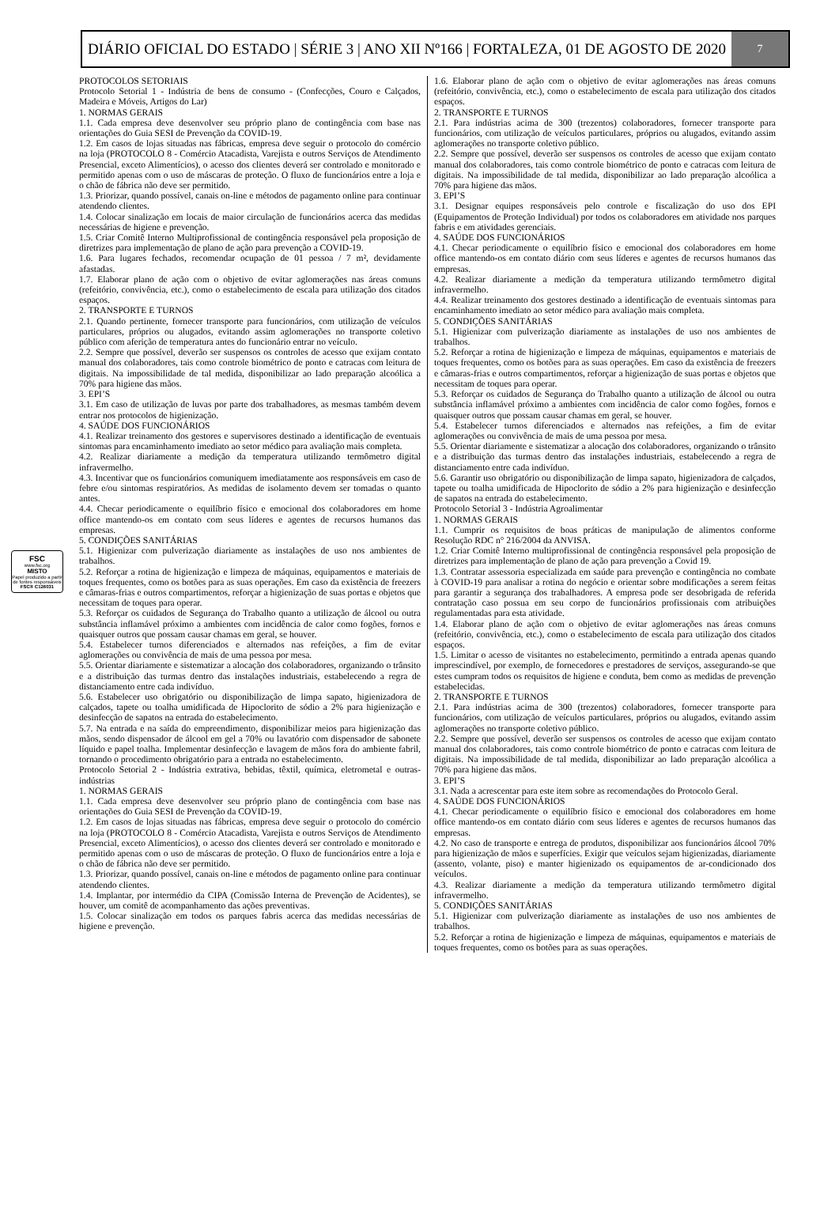DIÁRIO OFICIAL DO ESTADO | SÉRIE 3 | ANO XII Nº166 | FORTALEZA, 01 DE AGOSTO DE 2020
7
FSC
www.fsc.org
MISTO
Papel produzido a partir de fontes responsáveis
FSC® C126031
PROTOCOLOS SETORIAIS
Protocolo Setorial 1 - Indústria de bens de consumo - (Confecções, Couro e Calçados, Madeira e Móveis, Artigos do Lar)
1. NORMAS GERAIS
1.1. Cada empresa deve desenvolver seu próprio plano de contingência com base nas orientações do Guia SESI de Prevenção da COVID-19.
1.2. Em casos de lojas situadas nas fábricas, empresa deve seguir o protocolo do comércio na loja (PROTOCOLO 8 - Comércio Atacadista, Varejista e outros Serviços de Atendimento Presencial, exceto Alimentícios), o acesso dos clientes deverá ser controlado e monitorado e permitido apenas com o uso de máscaras de proteção. O fluxo de funcionários entre a loja e o chão de fábrica não deve ser permitido.
1.3. Priorizar, quando possível, canais on-line e métodos de pagamento online para continuar atendendo clientes.
1.4. Colocar sinalização em locais de maior circulação de funcionários acerca das medidas necessárias de higiene e prevenção.
1.5. Criar Comitê Interno Multiprofissional de contingência responsável pela proposição de diretrizes para implementação de plano de ação para prevenção a COVID-19.
1.6. Para lugares fechados, recomendar ocupação de 01 pessoa / 7 m², devidamente afastadas.
1.7. Elaborar plano de ação com o objetivo de evitar aglomerações nas áreas comuns (refeitório, convivência, etc.), como o estabelecimento de escala para utilização dos citados espaços.
2. TRANSPORTE E TURNOS
2.1. Quando pertinente, fornecer transporte para funcionários, com utilização de veículos particulares, próprios ou alugados, evitando assim aglomerações no transporte coletivo público com aferição de temperatura antes do funcionário entrar no veículo.
2.2. Sempre que possível, deverão ser suspensos os controles de acesso que exijam contato manual dos colaboradores, tais como controle biométrico de ponto e catracas com leitura de digitais. Na impossibilidade de tal medida, disponibilizar ao lado preparação alcoólica a 70% para higiene das mãos.
3. EPI’S
3.1. Em caso de utilização de luvas por parte dos trabalhadores, as mesmas também devem entrar nos protocolos de higienização.
4. SAÚDE DOS FUNCIONÁRIOS
4.1. Realizar treinamento dos gestores e supervisores destinado a identificação de eventuais sintomas para encaminhamento imediato ao setor médico para avaliação mais completa.
4.2. Realizar diariamente a medição da temperatura utilizando termômetro digital infravermelho.
4.3. Incentivar que os funcionários comuniquem imediatamente aos responsáveis em caso de febre e/ou sintomas respiratórios. As medidas de isolamento devem ser tomadas o quanto antes.
4.4. Checar periodicamente o equilíbrio físico e emocional dos colaboradores em home office mantendo-os em contato com seus líderes e agentes de recursos humanos das empresas.
5. CONDIÇÕES SANITÁRIAS
5.1. Higienizar com pulverização diariamente as instalações de uso nos ambientes de trabalhos.
5.2. Reforçar a rotina de higienização e limpeza de máquinas, equipamentos e materiais de toques frequentes, como os botões para as suas operações. Em caso da existência de freezers e câmaras-frias e outros compartimentos, reforçar a higienização de suas portas e objetos que necessitam de toques para operar.
5.3. Reforçar os cuidados de Segurança do Trabalho quanto a utilização de álcool ou outra substância inflamável próximo a ambientes com incidência de calor como fogões, fornos e quaisquer outros que possam causar chamas em geral, se houver.
5.4. Estabelecer turnos diferenciados e alternados nas refeições, a fim de evitar aglomerações ou convivência de mais de uma pessoa por mesa.
5.5. Orientar diariamente e sistematizar a alocação dos colaboradores, organizando o trânsito e a distribuição das turmas dentro das instalações industriais, estabelecendo a regra de distanciamento entre cada indivíduo.
5.6. Estabelecer uso obrigatório ou disponibilização de limpa sapato, higienizadora de calçados, tapete ou toalha umidificada de Hipoclorito de sódio a 2% para higienização e desinfecção de sapatos na entrada do estabelecimento.
5.7. Na entrada e na saída do empreendimento, disponibilizar meios para higienização das mãos, sendo dispensador de álcool em gel a 70% ou lavatório com dispensador de sabonete líquido e papel toalha. Implementar desinfecção e lavagem de mãos fora do ambiente fabril, tornando o procedimento obrigatório para a entrada no estabelecimento.
Protocolo Setorial 2 - Indústria extrativa, bebidas, têxtil, química, eletrometal e outras- indústrias
1. NORMAS GERAIS
1.1. Cada empresa deve desenvolver seu próprio plano de contingência com base nas orientações do Guia SESI de Prevenção da COVID-19.
1.2. Em casos de lojas situadas nas fábricas, empresa deve seguir o protocolo do comércio na loja (PROTOCOLO 8 - Comércio Atacadista, Varejista e outros Serviços de Atendimento Presencial, exceto Alimentícios), o acesso dos clientes deverá ser controlado e monitorado e permitido apenas com o uso de máscaras de proteção. O fluxo de funcionários entre a loja e o chão de fábrica não deve ser permitido.
1.3. Priorizar, quando possível, canais on-line e métodos de pagamento online para continuar atendendo clientes.
1.4. Implantar, por intermédio da CIPA (Comissão Interna de Prevenção de Acidentes), se houver, um comitê de acompanhamento das ações preventivas.
1.5. Colocar sinalização em todos os parques fabris acerca das medidas necessárias de higiene e prevenção.
1.6. Elaborar plano de ação com o objetivo de evitar aglomerações nas áreas comuns (refeitório, convivência, etc.), como o estabelecimento de escala para utilização dos citados espaços.
2. TRANSPORTE E TURNOS
2.1. Para indústrias acima de 300 (trezentos) colaboradores, fornecer transporte para funcionários, com utilização de veículos particulares, próprios ou alugados, evitando assim aglomerações no transporte coletivo público.
2.2. Sempre que possível, deverão ser suspensos os controles de acesso que exijam contato manual dos colaboradores, tais como controle biométrico de ponto e catracas com leitura de digitais. Na impossibilidade de tal medida, disponibilizar ao lado preparação alcoólica a 70% para higiene das mãos.
3. EPI’S
3.1. Designar equipes responsáveis pelo controle e fiscalização do uso dos EPI (Equipamentos de Proteção Individual) por todos os colaboradores em atividade nos parques fabris e em atividades gerenciais.
4. SAÚDE DOS FUNCIONÁRIOS
4.1. Checar periodicamente o equilíbrio físico e emocional dos colaboradores em home office mantendo-os em contato diário com seus líderes e agentes de recursos humanos das empresas.
4.2. Realizar diariamente a medição da temperatura utilizando termômetro digital infravermelho.
4.4. Realizar treinamento dos gestores destinado a identificação de eventuais sintomas para encaminhamento imediato ao setor médico para avaliação mais completa.
5. CONDIÇÕES SANITÁRIAS
5.1. Higienizar com pulverização diariamente as instalações de uso nos ambientes de trabalhos.
5.2. Reforçar a rotina de higienização e limpeza de máquinas, equipamentos e materiais de toques frequentes, como os botões para as suas operações. Em caso da existência de freezers e câmaras-frias e outros compartimentos, reforçar a higienização de suas portas e objetos que necessitam de toques para operar.
5.3. Reforçar os cuidados de Segurança do Trabalho quanto a utilização de álcool ou outra substância inflamável próximo a ambientes com incidência de calor como fogões, fornos e quaisquer outros que possam causar chamas em geral, se houver.
5.4. Estabelecer turnos diferenciados e alternados nas refeições, a fim de evitar aglomerações ou convivência de mais de uma pessoa por mesa.
5.5. Orientar diariamente e sistematizar a alocação dos colaboradores, organizando o trânsito e a distribuição das turmas dentro das instalações industriais, estabelecendo a regra de distanciamento entre cada indivíduo.
5.6. Garantir uso obrigatório ou disponibilização de limpa sapato, higienizadora de calçados, tapete ou toalha umidificada de Hipoclorito de sódio a 2% para higienização e desinfecção de sapatos na entrada do estabelecimento.
Protocolo Setorial 3 - Indústria Agroalimentar
1. NORMAS GERAIS
1.1. Cumprir os requisitos de boas práticas de manipulação de alimentos conforme Resolução RDC n° 216/2004 da ANVISA.
1.2. Criar Comitê Interno multiprofissional de contingência responsável pela proposição de diretrizes para implementação de plano de ação para prevenção a Covid 19.
1.3. Contratar assessoria especializada em saúde para prevenção e contingência no combate à COVID-19 para analisar a rotina do negócio e orientar sobre modificações a serem feitas para garantir a segurança dos trabalhadores. A empresa pode ser desobrigada de referida contratação caso possua em seu corpo de funcionários profissionais com atribuições regulamentadas para esta atividade.
1.4. Elaborar plano de ação com o objetivo de evitar aglomerações nas áreas comuns (refeitório, convivência, etc.), como o estabelecimento de escala para utilização dos citados espaços.
1.5. Limitar o acesso de visitantes no estabelecimento, permitindo a entrada apenas quando imprescindível, por exemplo, de fornecedores e prestadores de serviços, assegurando-se que estes cumpram todos os requisitos de higiene e conduta, bem como as medidas de prevenção estabelecidas.
2. TRANSPORTE E TURNOS
2.1. Para indústrias acima de 300 (trezentos) colaboradores, fornecer transporte para funcionários, com utilização de veículos particulares, próprios ou alugados, evitando assim aglomerações no transporte coletivo público.
2.2. Sempre que possível, deverão ser suspensos os controles de acesso que exijam contato manual dos colaboradores, tais como controle biométrico de ponto e catracas com leitura de digitais. Na impossibilidade de tal medida, disponibilizar ao lado preparação alcoólica a 70% para higiene das mãos.
3. EPI’S
3.1. Nada a acrescentar para este item sobre as recomendações do Protocolo Geral.
4. SAÚDE DOS FUNCIONÁRIOS
4.1. Checar periodicamente o equilíbrio físico e emocional dos colaboradores em home office mantendo-os em contato diário com seus líderes e agentes de recursos humanos das empresas.
4.2. No caso de transporte e entrega de produtos, disponibilizar aos funcionários álcool 70% para higienização de mãos e superfícies. Exigir que veículos sejam higienizadas, diariamente (assento, volante, piso) e manter higienizado os equipamentos de ar-condicionado dos veículos.
4.3. Realizar diariamente a medição da temperatura utilizando termômetro digital infravermelho.
5. CONDIÇÕES SANITÁRIAS
5.1. Higienizar com pulverização diariamente as instalações de uso nos ambientes de trabalhos.
5.2. Reforçar a rotina de higienização e limpeza de máquinas, equipamentos e materiais de toques frequentes, como os botões para as suas operações.